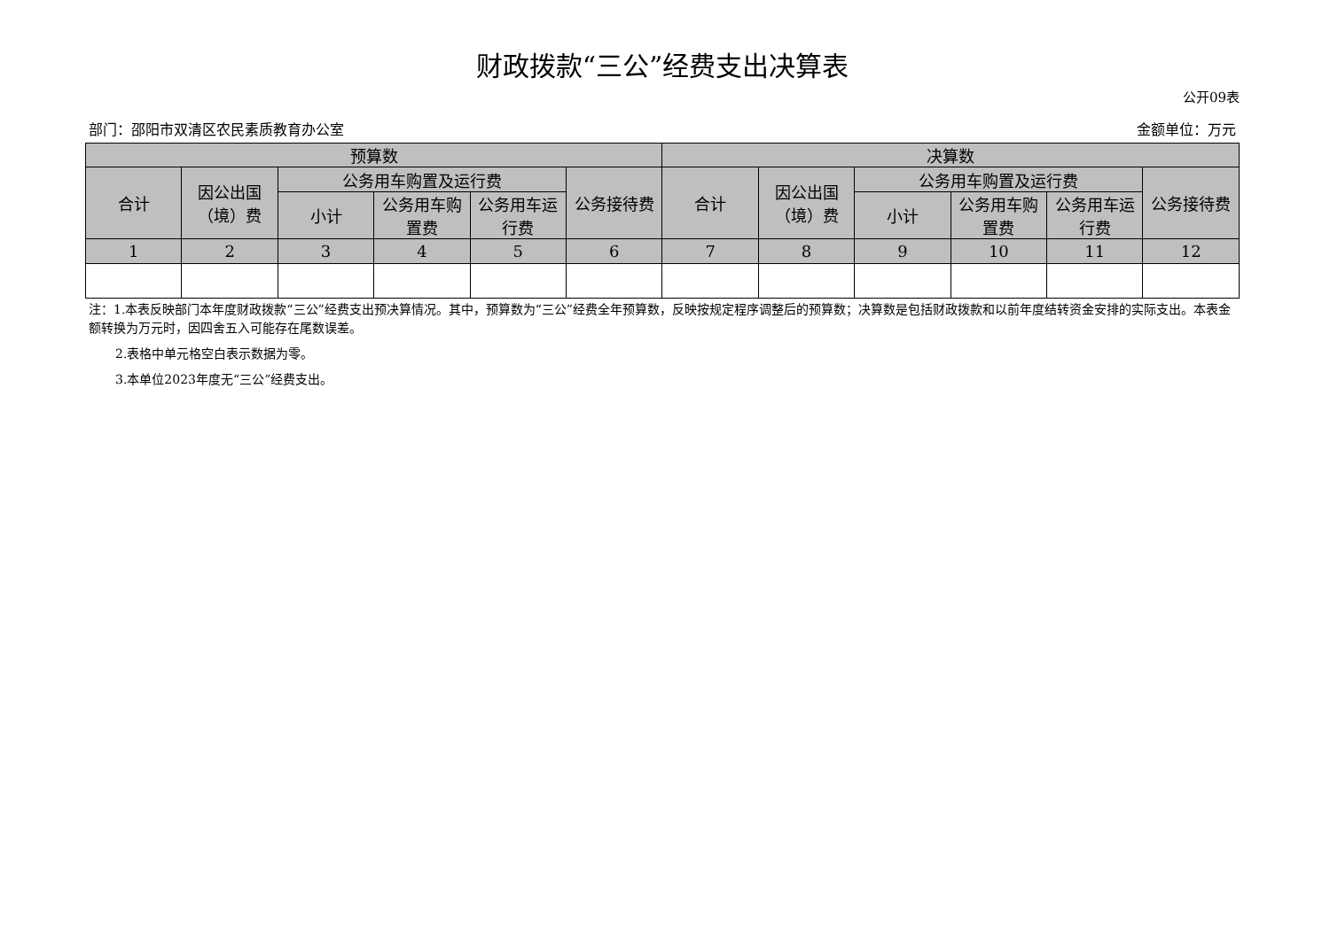财政拨款“三公”经费支出决算表
公开09表
部门：邵阳市双清区农民素质教育办公室 金额单位：万元
| 预算数 | | | | | | 决算数 | | | | | |
| --- | --- | --- | --- | --- | --- | --- | --- | --- | --- | --- | --- |
| 合计 | 因公出国（境）费 | 公务用车购置及运行费 | | | 公务接待费 | 合计 | 因公出国（境）费 | 公务用车购置及运行费 | | | 公务接待费 |
| | | 小计 | 公务用车购置费 | 公务用车运行费 | | | | 小计 | 公务用车购置费 | 公务用车运行费 | |
| 1 | 2 | 3 | 4 | 5 | 6 | 7 | 8 | 9 | 10 | 11 | 12 |
注：1.本表反映部门本年度财政拨款“三公”经费支出预决算情况。其中，预算数为“三公”经费全年预算数，反映按规定程序调整后的预算数；决算数是包括财政拨款和以前年度结转资金安排的实际支出。本表金额转换为万元时，因四舍五入可能存在尾数误差。
2.表格中单元格空白表示数据为零。
3.本单位2023年度无“三公”经费支出。